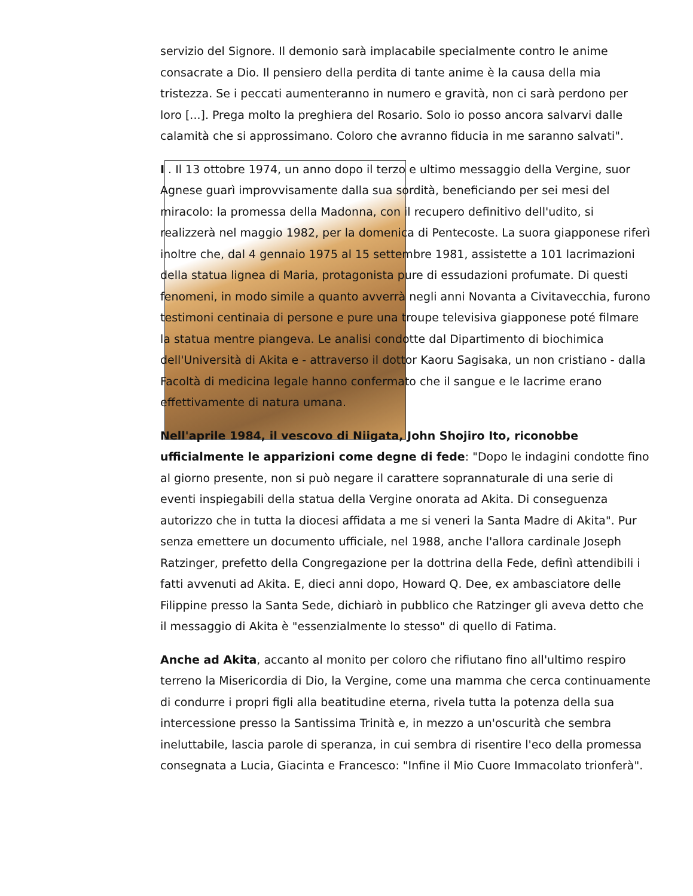servizio del Signore. Il demonio sarà implacabile specialmente contro le anime consacrate a Dio. Il pensiero della perdita di tante anime è la causa della mia tristezza. Se i peccati aumenteranno in numero e gravità, non ci sarà perdono per loro [...]. Prega molto la preghiera del Rosario. Solo io posso ancora salvarvi dalle calamità che si approssimano. Coloro che avranno fiducia in me saranno salvati".
I . Il 13 ottobre 1974, un anno dopo il terzo e ultimo messaggio della Vergine, suor Agnese guarì improvvisamente dalla sua sordità, beneficiando per sei mesi del miracolo: la promessa della Madonna, con il recupero definitivo dell'udito, si realizzerà nel maggio 1982, per la domenica di Pentecoste. La suora giapponese riferì inoltre che, dal 4 gennaio 1975 al 15 settembre 1981, assistette a 101 lacrimazioni della statua lignea di Maria, protagonista pure di essudazioni profumate. Di questi fenomeni, in modo simile a quanto avverrà negli anni Novanta a Civitavecchia, furono testimoni centinaia di persone e pure una troupe televisiva giapponese poté filmare la statua mentre piangeva. Le analisi condotte dal Dipartimento di biochimica dell'Università di Akita e - attraverso il dottor Kaoru Sagisaka, un non cristiano - dalla Facoltà di medicina legale hanno confermato che il sangue e le lacrime erano effettivamente di natura umana.
Nell'aprile 1984, il vescovo di Niigata, John Shojiro Ito, riconobbe ufficialmente le apparizioni come degne di fede: "Dopo le indagini condotte fino al giorno presente, non si può negare il carattere soprannaturale di una serie di eventi inspiegabili della statua della Vergine onorata ad Akita. Di conseguenza autorizzo che in tutta la diocesi affidata a me si veneri la Santa Madre di Akita". Pur senza emettere un documento ufficiale, nel 1988, anche l'allora cardinale Joseph Ratzinger, prefetto della Congregazione per la dottrina della Fede, definì attendibili i fatti avvenuti ad Akita. E, dieci anni dopo, Howard Q. Dee, ex ambasciatore delle Filippine presso la Santa Sede, dichiarò in pubblico che Ratzinger gli aveva detto che il messaggio di Akita è "essenzialmente lo stesso" di quello di Fatima.
Anche ad Akita, accanto al monito per coloro che rifiutano fino all'ultimo respiro terreno la Misericordia di Dio, la Vergine, come una mamma che cerca continuamente di condurre i propri figli alla beatitudine eterna, rivela tutta la potenza della sua intercessione presso la Santissima Trinità e, in mezzo a un'oscurità che sembra ineluttabile, lascia parole di speranza, in cui sembra di risentire l'eco della promessa consegnata a Lucia, Giacinta e Francesco: "Infine il Mio Cuore Immacolato trionferà".